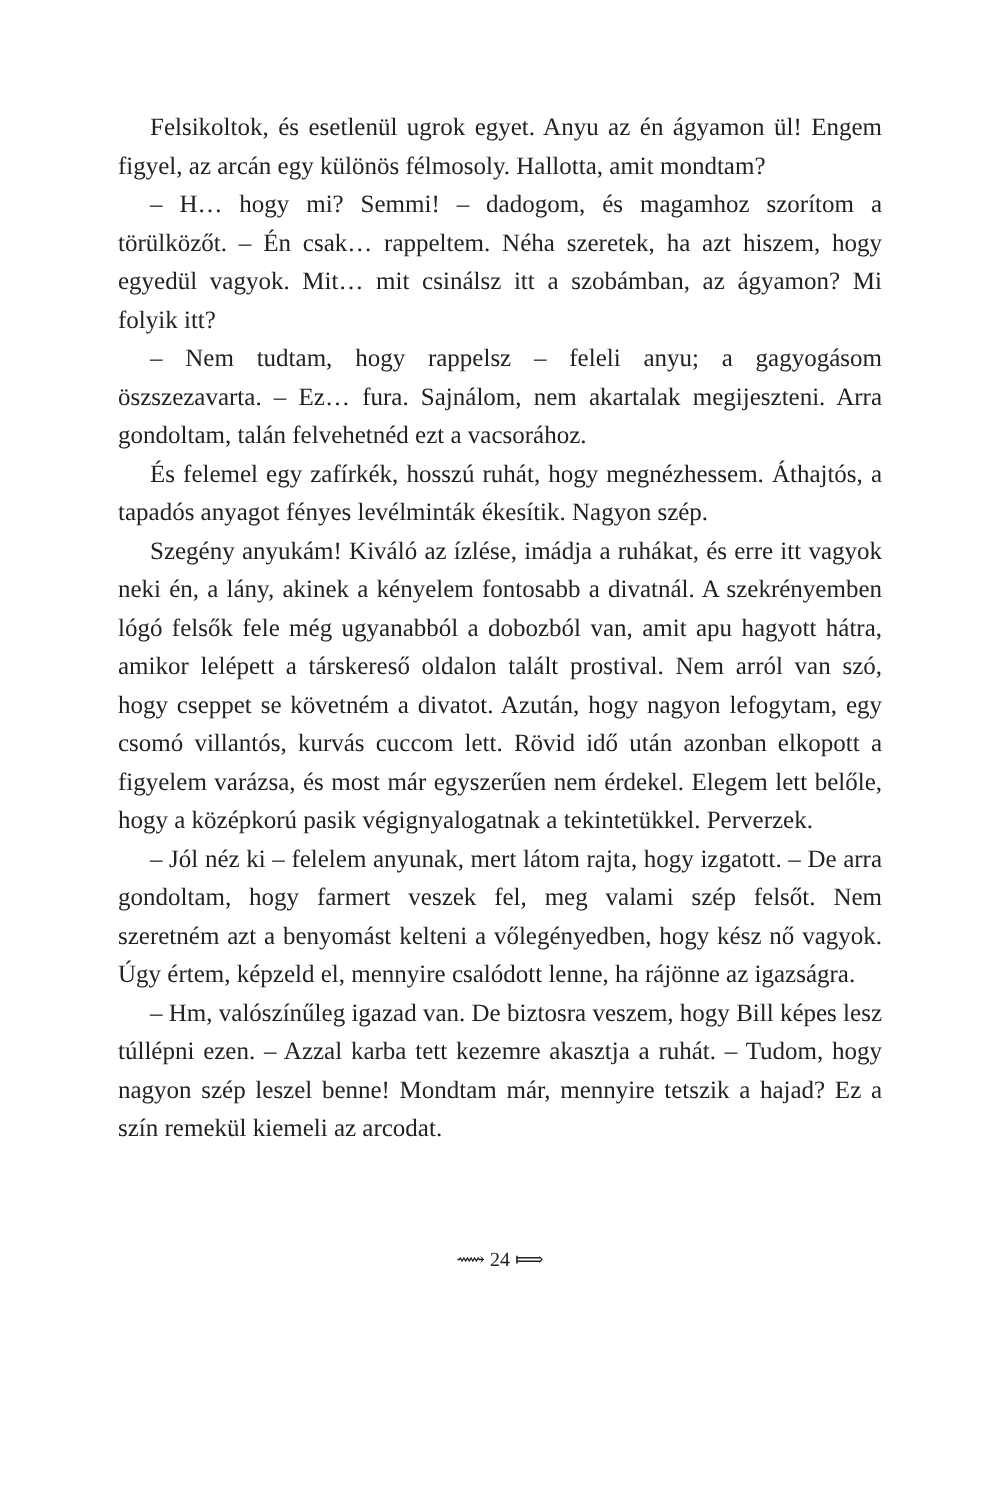Felsikoltok, és esetlenül ugrok egyet. Anyu az én ágyamon ül! Engem figyel, az arcán egy különös félmosoly. Hallotta, amit mondtam?
– H… hogy mi? Semmi! – dadogom, és magamhoz szorítom a törülközőt. – Én csak… rappeltem. Néha szeretek, ha azt hiszem, hogy egyedül vagyok. Mit… mit csinálsz itt a szobámban, az ágyamon? Mi folyik itt?
– Nem tudtam, hogy rappelsz – feleli anyu; a gagyogásom öszszezavarta. – Ez… fura. Sajnálom, nem akartalak megijeszteni. Arra gondoltam, talán felvehetnéd ezt a vacsorához.
És felemel egy zafírkék, hosszú ruhát, hogy megnézhessem. Áthajtós, a tapadós anyagot fényes levélminták ékesítik. Nagyon szép.
Szegény anyukám! Kiváló az ízlése, imádja a ruhákat, és erre itt vagyok neki én, a lány, akinek a kényelem fontosabb a divatnál. A szekrényemben lógó felsők fele még ugyanabból a dobozból van, amit apu hagyott hátra, amikor lelépett a társkereső oldalon talált prostival. Nem arról van szó, hogy cseppet se követném a divatot. Azután, hogy nagyon lefogytam, egy csomó villantós, kurvás cuccom lett. Rövid idő után azonban elkopott a figyelem varázsa, és most már egyszerűen nem érdekel. Elegem lett belőle, hogy a középkorú pasik végignyalogatnak a tekintetükkel. Perverzek.
– Jól néz ki – felelem anyunak, mert látom rajta, hogy izgatott. – De arra gondoltam, hogy farmert veszek fel, meg valami szép felsőt. Nem szeretném azt a benyomást kelteni a vőlegényedben, hogy kész nő vagyok. Úgy értem, képzeld el, mennyire csalódott lenne, ha rájönne az igazságra.
– Hm, valószínűleg igazad van. De biztosra veszem, hogy Bill képes lesz túllépni ezen. – Azzal karba tett kezemre akasztja a ruhát. – Tudom, hogy nagyon szép leszel benne! Mondtam már, mennyire tetszik a hajad? Ez a szín remekül kiemeli az arcodat.
⟿ 24 ⟾